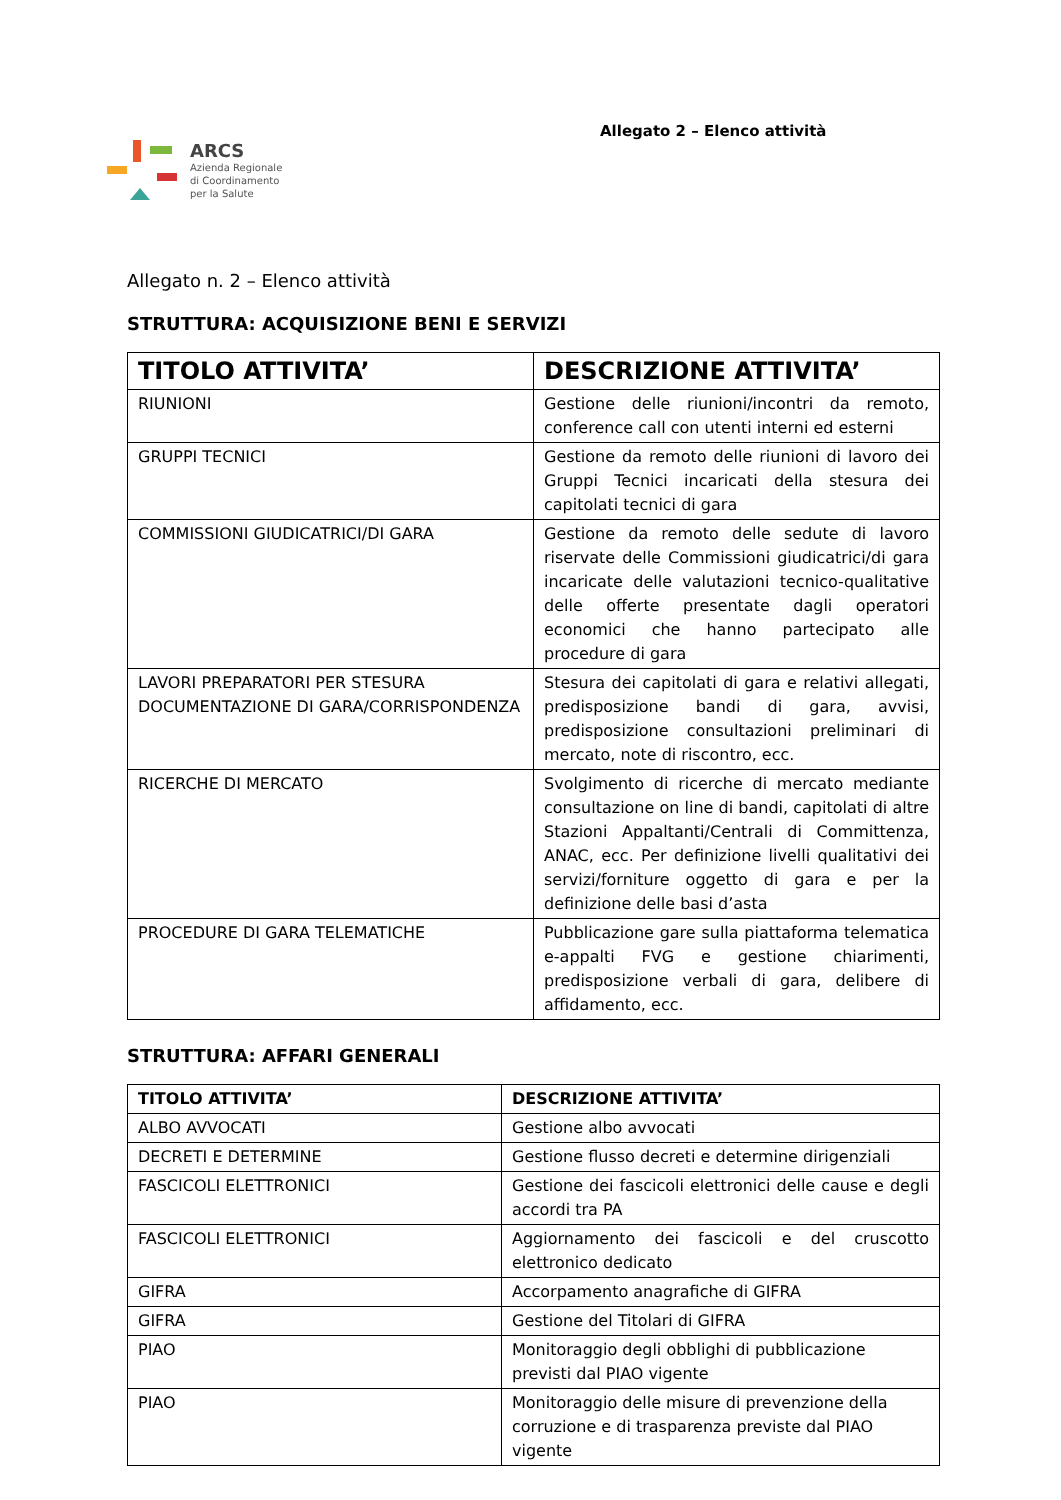ARCS
Azienda Regionale
di Coordinamento
per la Salute
Allegato 2 – Elenco attività
Allegato n. 2 – Elenco attività
STRUTTURA: ACQUISIZIONE BENI E SERVIZI
| TITOLO ATTIVITA’ | DESCRIZIONE ATTIVITA’ |
| --- | --- |
| RIUNIONI | Gestione delle riunioni/incontri da remoto, conference call con utenti interni ed esterni |
| GRUPPI TECNICI | Gestione da remoto delle riunioni di lavoro dei Gruppi Tecnici incaricati della stesura dei capitolati tecnici di gara |
| COMMISSIONI GIUDICATRICI/DI GARA | Gestione da remoto delle sedute di lavoro riservate delle Commissioni giudicatrici/di gara incaricate delle valutazioni tecnico-qualitative delle offerte presentate dagli operatori economici che hanno partecipato alle procedure di gara |
| LAVORI PREPARATORI PER STESURA DOCUMENTAZIONE DI GARA/CORRISPONDENZA | Stesura dei capitolati di gara e relativi allegati, predisposizione bandi di gara, avvisi, predisposizione consultazioni preliminari di mercato, note di riscontro, ecc. |
| RICERCHE DI MERCATO | Svolgimento di ricerche di mercato mediante consultazione on line di bandi, capitolati di altre Stazioni Appaltanti/Centrali di Committenza, ANAC, ecc. Per definizione livelli qualitativi dei servizi/forniture oggetto di gara e per la definizione delle basi d’asta |
| PROCEDURE DI GARA TELEMATICHE | Pubblicazione gare sulla piattaforma telematica e-appalti FVG e gestione chiarimenti, predisposizione verbali di gara, delibere di affidamento, ecc. |
STRUTTURA: AFFARI GENERALI
| TITOLO ATTIVITA’ | DESCRIZIONE ATTIVITA’ |
| --- | --- |
| ALBO AVVOCATI | Gestione albo avvocati |
| DECRETI E DETERMINE | Gestione flusso decreti e determine dirigenziali |
| FASCICOLI ELETTRONICI | Gestione dei fascicoli elettronici delle cause e degli accordi tra PA |
| FASCICOLI ELETTRONICI | Aggiornamento dei fascicoli e del cruscotto elettronico dedicato |
| GIFRA | Accorpamento anagrafiche di GIFRA |
| GIFRA | Gestione del Titolari di GIFRA |
| PIAO | Monitoraggio degli obblighi di pubblicazione previsti dal PIAO vigente |
| PIAO | Monitoraggio delle misure di prevenzione della corruzione e di trasparenza previste dal PIAO vigente |